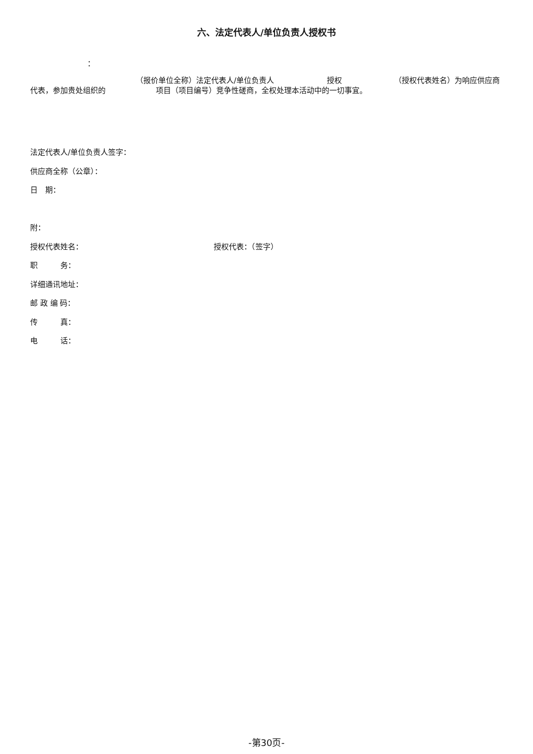六、法定代表人/单位负责人授权书
：
（报价单位全称）法定代表人/单位负责人 授权 （授权代表姓名）为响应供应商代表，参加贵处组织的 项目（项目编号）竞争性磋商，全权处理本活动中的一切事宜。
法定代表人/单位负责人签字：
供应商全称（公章）：
日　期：
附：
授权代表姓名： 授权代表：（签字）
职　　　务：
详细通讯地址：
邮 政 编 码：
传　　　真：
电　　　话：
-第30页-